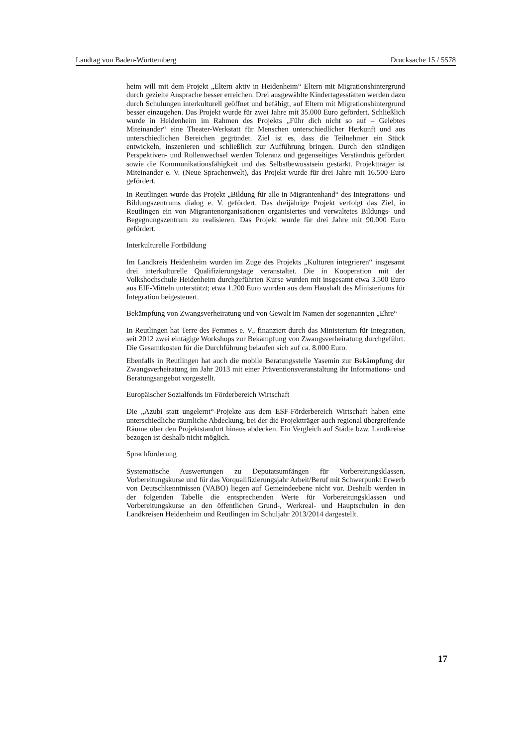Landtag von Baden-Württemberg Drucksache 15 / 5578
heim will mit dem Projekt „Eltern aktiv in Heidenheim“ Eltern mit Migrationshintergrund durch gezielte Ansprache besser erreichen. Drei ausgewählte Kindertagesstätten werden dazu durch Schulungen interkulturell geöffnet und befähigt, auf Eltern mit Migrationshintergrund besser einzugehen. Das Projekt wurde für zwei Jahre mit 35.000 Euro gefördert. Schließlich wurde in Heidenheim im Rahmen des Projekts „Führ dich nicht so auf – Gelebtes Miteinander“ eine Theater-Werkstatt für Menschen unterschiedlicher Herkunft und aus unterschiedlichen Bereichen gegründet. Ziel ist es, dass die Teilnehmer ein Stück entwickeln, inszenieren und schließlich zur Aufführung bringen. Durch den ständigen Perspektiven- und Rollenwechsel werden Toleranz und gegenseitiges Verständnis gefördert sowie die Kommunikationsfähigkeit und das Selbstbewusstsein gestärkt. Projektträger ist Miteinander e. V. (Neue Sprachenwelt), das Projekt wurde für drei Jahre mit 16.500 Euro gefördert.
In Reutlingen wurde das Projekt „Bildung für alle in Migrantenhand“ des Integrations- und Bildungszentrums dialog e. V. gefördert. Das dreijährige Projekt verfolgt das Ziel, in Reutlingen ein von Migrantenorganisationen organisiertes und verwaltetes Bildungs- und Begegnungszentrum zu realisieren. Das Projekt wurde für drei Jahre mit 90.000 Euro gefördert.
Interkulturelle Fortbildung
Im Landkreis Heidenheim wurden im Zuge des Projekts „Kulturen integrieren“ insgesamt drei interkulturelle Qualifizierungstage veranstaltet. Die in Kooperation mit der Volkshochschule Heidenheim durchgeführten Kurse wurden mit insgesamt etwa 3.500 Euro aus EIF-Mitteln unterstützt; etwa 1.200 Euro wurden aus dem Haushalt des Ministeriums für Integration beigesteuert.
Bekämpfung von Zwangsverheiratung und von Gewalt im Namen der sogenannten „Ehre“
In Reutlingen hat Terre des Femmes e. V., finanziert durch das Ministerium für Integration, seit 2012 zwei eintägige Workshops zur Bekämpfung von Zwangsverheiratung durchgeführt. Die Gesamtkosten für die Durchführung belaufen sich auf ca. 8.000 Euro.
Ebenfalls in Reutlingen hat auch die mobile Beratungsstelle Yasemin zur Bekämpfung der Zwangsverheiratung im Jahr 2013 mit einer Präventionsveranstaltung ihr Informations- und Beratungsangebot vorgestellt.
Europäischer Sozialfonds im Förderbereich Wirtschaft
Die „Azubi statt ungelernt“-Projekte aus dem ESF-Förderbereich Wirtschaft haben eine unterschiedliche räumliche Abdeckung, bei der die Projektträger auch regional übergreifende Räume über den Projektstandort hinaus abdecken. Ein Vergleich auf Städte bzw. Landkreise bezogen ist deshalb nicht möglich.
Sprachförderung
Systematische Auswertungen zu Deputatsumfängen für Vorbereitungsklassen, Vorbereitungskurse und für das Vorqualifizierungsjahr Arbeit/Beruf mit Schwerpunkt Erwerb von Deutschkenntnissen (VABO) liegen auf Gemeindeebene nicht vor. Deshalb werden in der folgenden Tabelle die entsprechenden Werte für Vorbereitungsklassen und Vorbereitungskurse an den öffentlichen Grund-, Werkreal- und Hauptschulen in den Landkreisen Heidenheim und Reutlingen im Schuljahr 2013/2014 dargestellt.
17